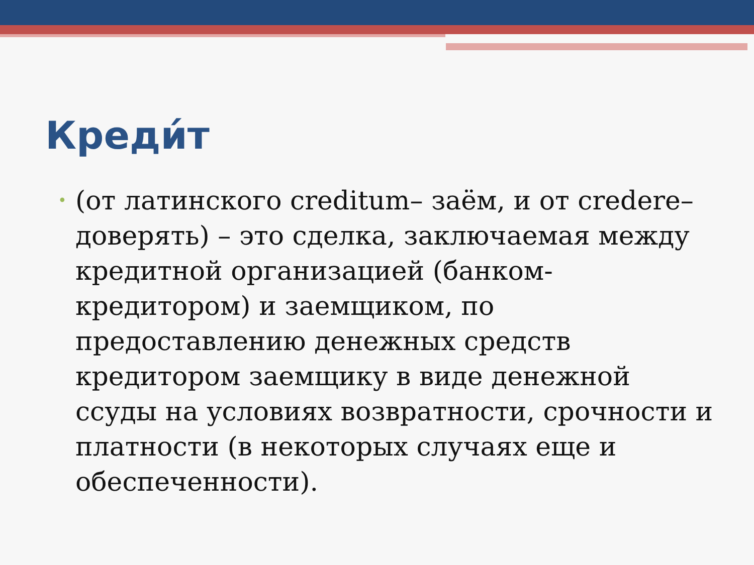Креди́т
•
(от латинского creditum– заём, и от credere– доверять) – это сделка, заключаемая между кредитной организацией (банком-кредитором) и заемщиком, по предоставлению денежных средств кредитором заемщику в виде денежной ссуды на условиях возвратности, срочности и платности (в некоторых случаях еще и обеспеченности).